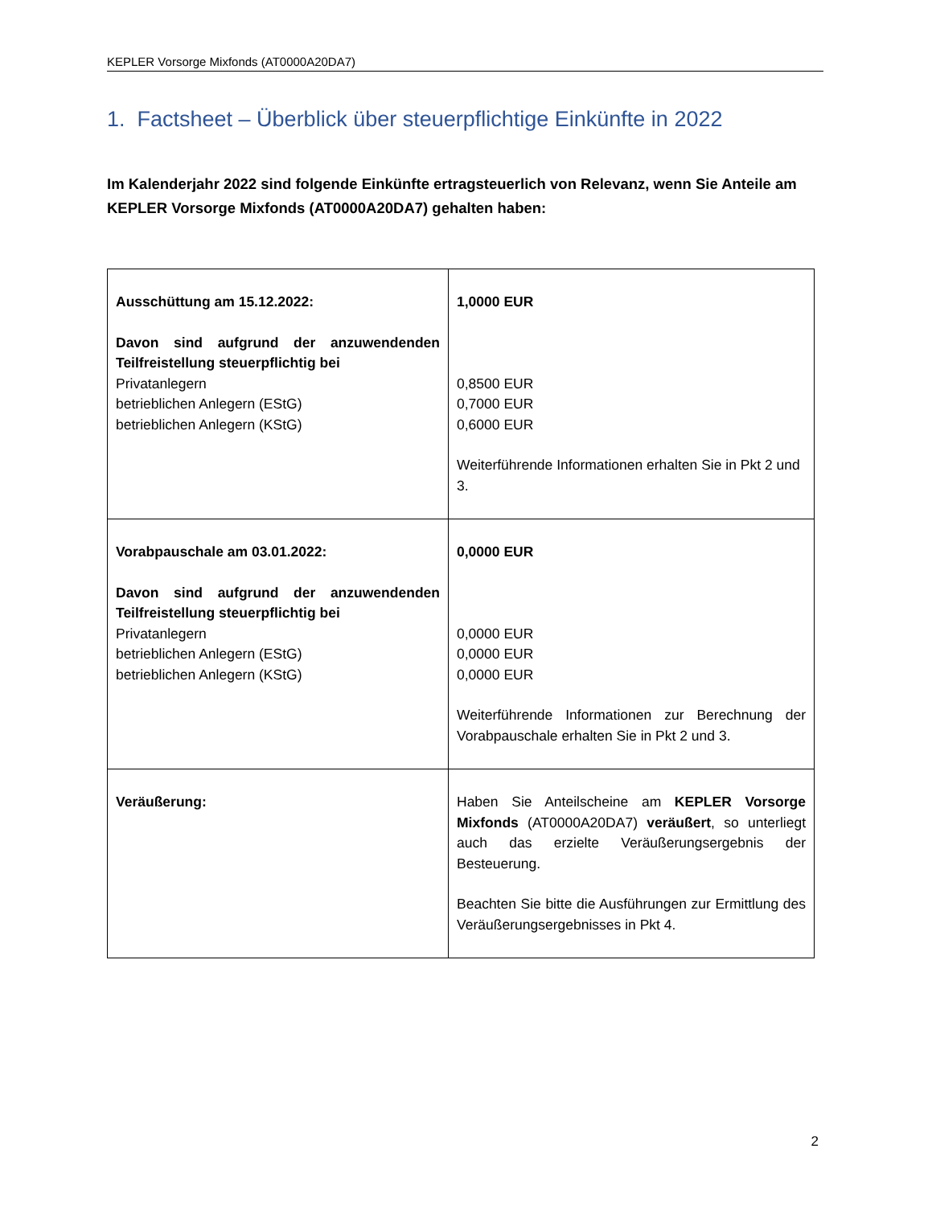KEPLER Vorsorge Mixfonds (AT0000A20DA7)
1. Factsheet – Überblick über steuerpflichtige Einkünfte in 2022
Im Kalenderjahr 2022 sind folgende Einkünfte ertragsteuerlich von Relevanz, wenn Sie Anteile am KEPLER Vorsorge Mixfonds (AT0000A20DA7) gehalten haben:
| Ausschüttung am 15.12.2022: Davon sind aufgrund der anzuwendenden Teilfreistellung steuerpflichtig bei Privatanlegern betrieblichen Anlegern (EStG) betrieblichen Anlegern (KStG) | 1,0000 EUR 0,8500 EUR 0,7000 EUR 0,6000 EUR Weiterführende Informationen erhalten Sie in Pkt 2 und 3. |
| Vorabpauschale am 03.01.2022: Davon sind aufgrund der anzuwendenden Teilfreistellung steuerpflichtig bei Privatanlegern betrieblichen Anlegern (EStG) betrieblichen Anlegern (KStG) | 0,0000 EUR 0,0000 EUR 0,0000 EUR 0,0000 EUR Weiterführende Informationen zur Berechnung der Vorabpauschale erhalten Sie in Pkt 2 und 3. |
| Veräußerung: | Haben Sie Anteilscheine am KEPLER Vorsorge Mixfonds (AT0000A20DA7) veräußert , so unterliegt auch das erzielte Veräußerungsergebnis der Besteuerung. Beachten Sie bitte die Ausführungen zur Ermittlung des Veräußerungsergebnisses in Pkt 4. |
2